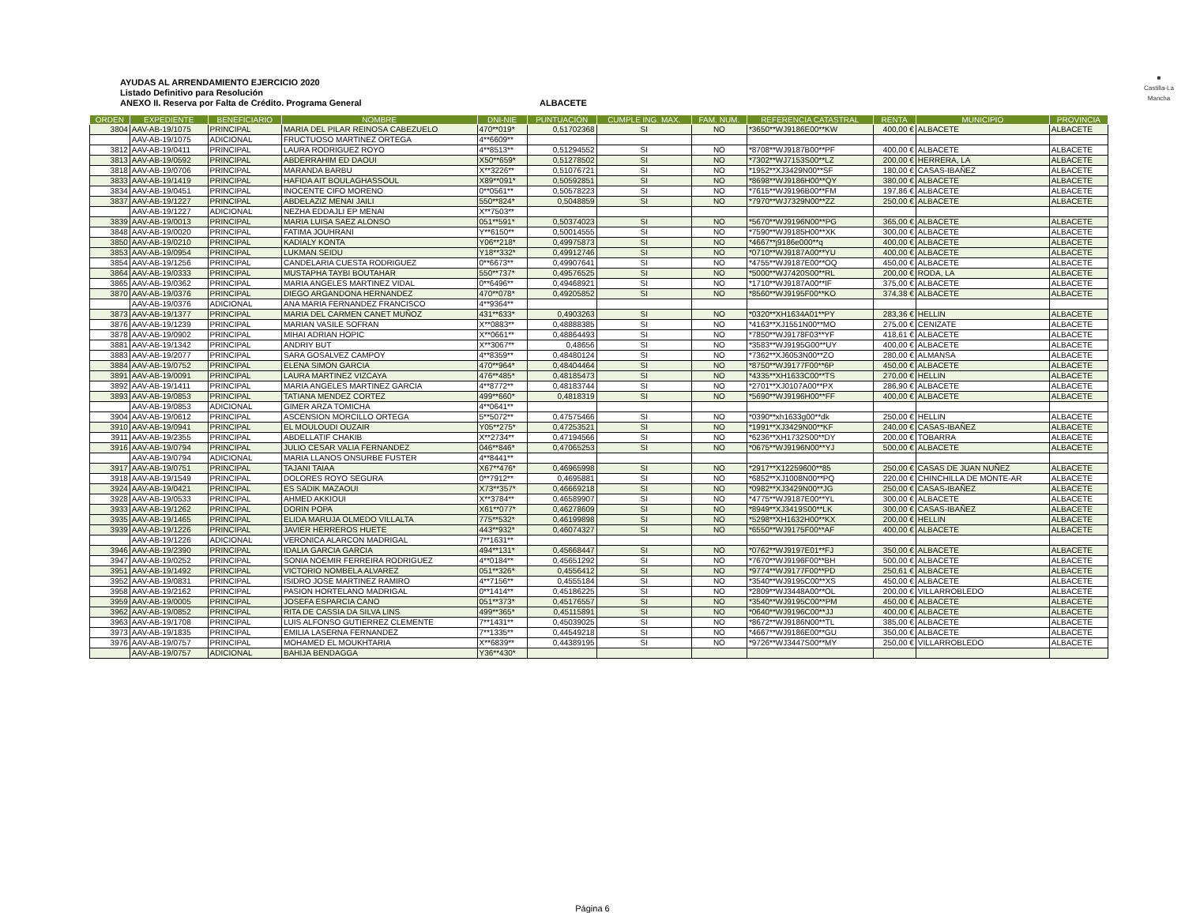AYUDAS AL ARRENDAMIENTO EJERCICIO 2020
Listado Definitivo para Resolución
ANEXO II. Reserva por Falta de Crédito. Programa General
ALBACETE
■
Castilla-La Mancha
| ORDEN | EXPEDIENTE | BENEFICIARIO | NOMBRE | DNI-NIE | PUNTUACIÓN | CUMPLE ING. MAX. | FAM. NUM. | REFERENCIA CATASTRAL | RENTA | MUNICIPIO | PROVINCIA |
| --- | --- | --- | --- | --- | --- | --- | --- | --- | --- | --- | --- |
| 3804 | AAV-AB-19/1075 | PRINCIPAL | MARIA DEL PILAR REINOSA CABEZUELO | 470**019* | 0,51702368 | SI | NO | *3650**WJ9186E00**KW | 400,00 € | ALBACETE | ALBACETE |
| | AAV-AB-19/1075 | ADICIONAL | FRUCTUOSO MARTINEZ ORTEGA | 4**6609** | | | | | | | |
| 3812 | AAV-AB-19/0411 | PRINCIPAL | LAURA RODRIGUEZ ROYO | 4**8513** | 0,51294552 | SI | NO | *8708**WJ9187B00**PF | 400,00 € | ALBACETE | ALBACETE |
| 3813 | AAV-AB-19/0592 | PRINCIPAL | ABDERRAHIM ED DAOUI | X50**659* | 0,51278502 | SI | NO | *7302**WJ7153S00**LZ | 200,00 € | HERRERA, LA | ALBACETE |
| 3818 | AAV-AB-19/0706 | PRINCIPAL | MARANDA BARBU | X**3226** | 0,51076721 | SI | NO | *1952**XJ3429N00**SF | 180,00 € | CASAS-IBAÑEZ | ALBACETE |
| 3833 | AAV-AB-19/1419 | PRINCIPAL | HAFIDA AIT BOULAGHASSOUL | X89**091* | 0,50592851 | SI | NO | *8698**WJ9186H00**QY | 380,00 € | ALBACETE | ALBACETE |
| 3834 | AAV-AB-19/0451 | PRINCIPAL | INOCENTE CIFO MORENO | 0**0561** | 0,50578223 | SI | NO | *7615**WJ9196B00**FM | 197,86 € | ALBACETE | ALBACETE |
| 3837 | AAV-AB-19/1227 | PRINCIPAL | ABDELAZIZ MENAI JAILI | 550**824* | 0,5048859 | SI | NO | *7970**WJ7329N00**ZZ | 250,00 € | ALBACETE | ALBACETE |
| | AAV-AB-19/1227 | ADICIONAL | NEZHA EDDAJLI EP MENAI | X**7503** | | | | | | | |
| 3839 | AAV-AB-19/0013 | PRINCIPAL | MARIA LUISA SAEZ ALONSO | 051**591* | 0,50374023 | SI | NO | *5670**WJ9196N00**PG | 365,00 € | ALBACETE | ALBACETE |
| 3848 | AAV-AB-19/0020 | PRINCIPAL | FATIMA JOUHRANI | Y**6150** | 0,50014555 | SI | NO | *7590**WJ9185H00**XK | 300,00 € | ALBACETE | ALBACETE |
| 3850 | AAV-AB-19/0210 | PRINCIPAL | KADIALY KONTA | Y06**218* | 0,49975873 | SI | NO | *4667**j9186e000**q | 400,00 € | ALBACETE | ALBACETE |
| 3853 | AAV-AB-19/0954 | PRINCIPAL | LUKMAN SEIDU | Y18**332* | 0,49912746 | SI | NO | *0710**WJ9187A00**YU | 400,00 € | ALBACETE | ALBACETE |
| 3854 | AAV-AB-19/1256 | PRINCIPAL | CANDELARIA CUESTA RODRIGUEZ | 0**6673** | 0,49907641 | SI | NO | *4755**WJ9187E00**OQ | 450,00 € | ALBACETE | ALBACETE |
| 3864 | AAV-AB-19/0333 | PRINCIPAL | MUSTAPHA TAYBI BOUTAHAR | 550**737* | 0,49576525 | SI | NO | *5000**WJ7420S00**RL | 200,00 € | RODA, LA | ALBACETE |
| 3865 | AAV-AB-19/0362 | PRINCIPAL | MARIA ANGELES MARTINEZ VIDAL | 0**6496** | 0,49468921 | SI | NO | *1710**WJ9187A00**IF | 375,00 € | ALBACETE | ALBACETE |
| 3870 | AAV-AB-19/0376 | PRINCIPAL | DIEGO ARGANDONA HERNANDEZ | 470**078* | 0,49205852 | SI | NO | *8560**WJ9195F00**KO | 374,38 € | ALBACETE | ALBACETE |
| | AAV-AB-19/0376 | ADICIONAL | ANA MARIA FERNANDEZ FRANCISCO | 4**9364** | | | | | | | |
| 3873 | AAV-AB-19/1377 | PRINCIPAL | MARIA DEL CARMEN CANET MUÑOZ | 431**633* | 0,4903263 | SI | NO | *0320**XH1634A01**PY | 283,36 € | HELLIN | ALBACETE |
| 3876 | AAV-AB-19/1239 | PRINCIPAL | MARIAN VASILE SOFRAN | X**0883** | 0,48888385 | SI | NO | *4163**XJ1551N00**MO | 275,00 € | CENIZATE | ALBACETE |
| 3878 | AAV-AB-19/0902 | PRINCIPAL | MIHAI ADRIAN HOPIC | X**0661** | 0,48864493 | SI | NO | *7850**WJ9178F03**YF | 418,61 € | ALBACETE | ALBACETE |
| 3881 | AAV-AB-19/1342 | PRINCIPAL | ANDRIY BUT | X**3067** | 0,48656 | SI | NO | *3583**WJ9195G00**UY | 400,00 € | ALBACETE | ALBACETE |
| 3883 | AAV-AB-19/2077 | PRINCIPAL | SARA GOSALVEZ CAMPOY | 4**8359** | 0,48480124 | SI | NO | *7362**XJ6053N00**ZO | 280,00 € | ALMANSA | ALBACETE |
| 3884 | AAV-AB-19/0752 | PRINCIPAL | ELENA SIMON GARCIA | 470**964* | 0,48404464 | SI | NO | *8750**WJ9177F00**6P | 450,00 € | ALBACETE | ALBACETE |
| 3891 | AAV-AB-19/0091 | PRINCIPAL | LAURA MARTINEZ VIZCAYA | 476**485* | 0,48185473 | SI | NO | *4335**XH1633C00**TS | 270,00 € | HELLIN | ALBACETE |
| 3892 | AAV-AB-19/1411 | PRINCIPAL | MARIA ANGELES MARTINEZ GARCIA | 4**8772** | 0,48183744 | SI | NO | *2701**XJ0107A00**PX | 286,90 € | ALBACETE | ALBACETE |
| 3893 | AAV-AB-19/0853 | PRINCIPAL | TATIANA MENDEZ CORTEZ | 499**660* | 0,4818319 | SI | NO | *5690**WJ9196H00**FF | 400,00 € | ALBACETE | ALBACETE |
| | AAV-AB-19/0853 | ADICIONAL | GIMER ARZA TOMICHA | 4**0641** | | | | | | | |
| 3904 | AAV-AB-19/0612 | PRINCIPAL | ASCENSION MORCILLO ORTEGA | 5**5072** | 0,47575466 | SI | NO | *0390**xh1633g00**dk | 250,00 € | HELLIN | ALBACETE |
| 3910 | AAV-AB-19/0941 | PRINCIPAL | EL MOULOUDI OUZAIR | Y05**275* | 0,47253521 | SI | NO | *1991**XJ3429N00**KF | 240,00 € | CASAS-IBAÑEZ | ALBACETE |
| 3911 | AAV-AB-19/2355 | PRINCIPAL | ABDELLATIF CHAKIB | X**2734** | 0,47194566 | SI | NO | *6236**XH1732S00**DY | 200,00 € | TOBARRA | ALBACETE |
| 3916 | AAV-AB-19/0794 | PRINCIPAL | JULIO CESAR VALIA FERNANDEZ | 046**846* | 0,47065253 | SI | NO | *0675**WJ9196N00**YJ | 500,00 € | ALBACETE | ALBACETE |
| | AAV-AB-19/0794 | ADICIONAL | MARIA LLANOS ONSURBE FUSTER | 4**8441** | | | | | | | |
| 3917 | AAV-AB-19/0751 | PRINCIPAL | TAJANI TAIAA | X67**476* | 0,46965998 | SI | NO | *2917**X12259600**85 | 250,00 € | CASAS DE JUAN NUÑEZ | ALBACETE |
| 3918 | AAV-AB-19/1549 | PRINCIPAL | DOLORES ROYO SEGURA | 0**7912** | 0,4695881 | SI | NO | *6852**XJ1008N00**PQ | 220,00 € | CHINCHILLA DE MONTE-AR | ALBACETE |
| 3924 | AAV-AB-19/0421 | PRINCIPAL | ES SADIK MAZAOUI | X73**357* | 0,46669218 | SI | NO | *0982**XJ3429N00**JG | 250,00 € | CASAS-IBAÑEZ | ALBACETE |
| 3928 | AAV-AB-19/0533 | PRINCIPAL | AHMED AKKIOUI | X**3784** | 0,46589907 | SI | NO | *4775**WJ9187E00**YL | 300,00 € | ALBACETE | ALBACETE |
| 3933 | AAV-AB-19/1262 | PRINCIPAL | DORIN POPA | X61**077* | 0,46278609 | SI | NO | *8949**XJ3419S00**LK | 300,00 € | CASAS-IBAÑEZ | ALBACETE |
| 3935 | AAV-AB-19/1465 | PRINCIPAL | ELIDA MARUJA OLMEDO VILLALTA | 775**532* | 0,46199898 | SI | NO | *5298**XH1632H00**KX | 200,00 € | HELLIN | ALBACETE |
| 3939 | AAV-AB-19/1226 | PRINCIPAL | JAVIER HERREROS HUETE | 443**932* | 0,46074327 | SI | NO | *6550**WJ9175F00**AF | 400,00 € | ALBACETE | ALBACETE |
| | AAV-AB-19/1226 | ADICIONAL | VERONICA ALARCON MADRIGAL | 7**1631** | | | | | | | |
| 3946 | AAV-AB-19/2390 | PRINCIPAL | IDALIA GARCIA GARCIA | 494**131* | 0,45668447 | SI | NO | *0762**WJ9197E01**FJ | 350,00 € | ALBACETE | ALBACETE |
| 3947 | AAV-AB-19/0252 | PRINCIPAL | SONIA NOEMIR FERREIRA RODRIGUEZ | 4**0184** | 0,45651292 | SI | NO | *7670**WJ9196F00**BH | 500,00 € | ALBACETE | ALBACETE |
| 3951 | AAV-AB-19/1492 | PRINCIPAL | VICTORIO NOMBELA ALVAREZ | 051**326* | 0,4556412 | SI | NO | *9774**WJ9177F00**PD | 250,61 € | ALBACETE | ALBACETE |
| 3952 | AAV-AB-19/0831 | PRINCIPAL | ISIDRO JOSE MARTINEZ RAMIRO | 4**7156** | 0,4555184 | SI | NO | *3540**WJ9195C00**XS | 450,00 € | ALBACETE | ALBACETE |
| 3958 | AAV-AB-19/2162 | PRINCIPAL | PASION HORTELANO MADRIGAL | 0**1414** | 0,45186225 | SI | NO | *2809**WJ3448A00**OL | 200,00 € | VILLARROBLEDO | ALBACETE |
| 3959 | AAV-AB-19/0005 | PRINCIPAL | JOSEFA ESPARCIA CANO | 051**373* | 0,45176557 | SI | NO | *3540**WJ9195C00**PM | 450,00 € | ALBACETE | ALBACETE |
| 3962 | AAV-AB-19/0852 | PRINCIPAL | RITA DE CASSIA DA SILVA LINS | 499**365* | 0,45115891 | SI | NO | *0640**WJ9196C00**JJ | 400,00 € | ALBACETE | ALBACETE |
| 3963 | AAV-AB-19/1708 | PRINCIPAL | LUIS ALFONSO GUTIERREZ CLEMENTE | 7**1431** | 0,45039025 | SI | NO | *8672**WJ9186N00**TL | 385,00 € | ALBACETE | ALBACETE |
| 3973 | AAV-AB-19/1835 | PRINCIPAL | EMILIA LASERNA FERNANDEZ | 7**1335** | 0,44549218 | SI | NO | *4667**WJ9186E00**GU | 350,00 € | ALBACETE | ALBACETE |
| 3976 | AAV-AB-19/0757 | PRINCIPAL | MOHAMED EL MOUKHTARIA | X**6839** | 0,44389195 | SI | NO | *9726**WJ3447S00**MY | 250,00 € | VILLARROBLEDO | ALBACETE |
| | AAV-AB-19/0757 | ADICIONAL | BAHIJA BENDAGGA | Y36**430* | | | | | | | |
Página 6